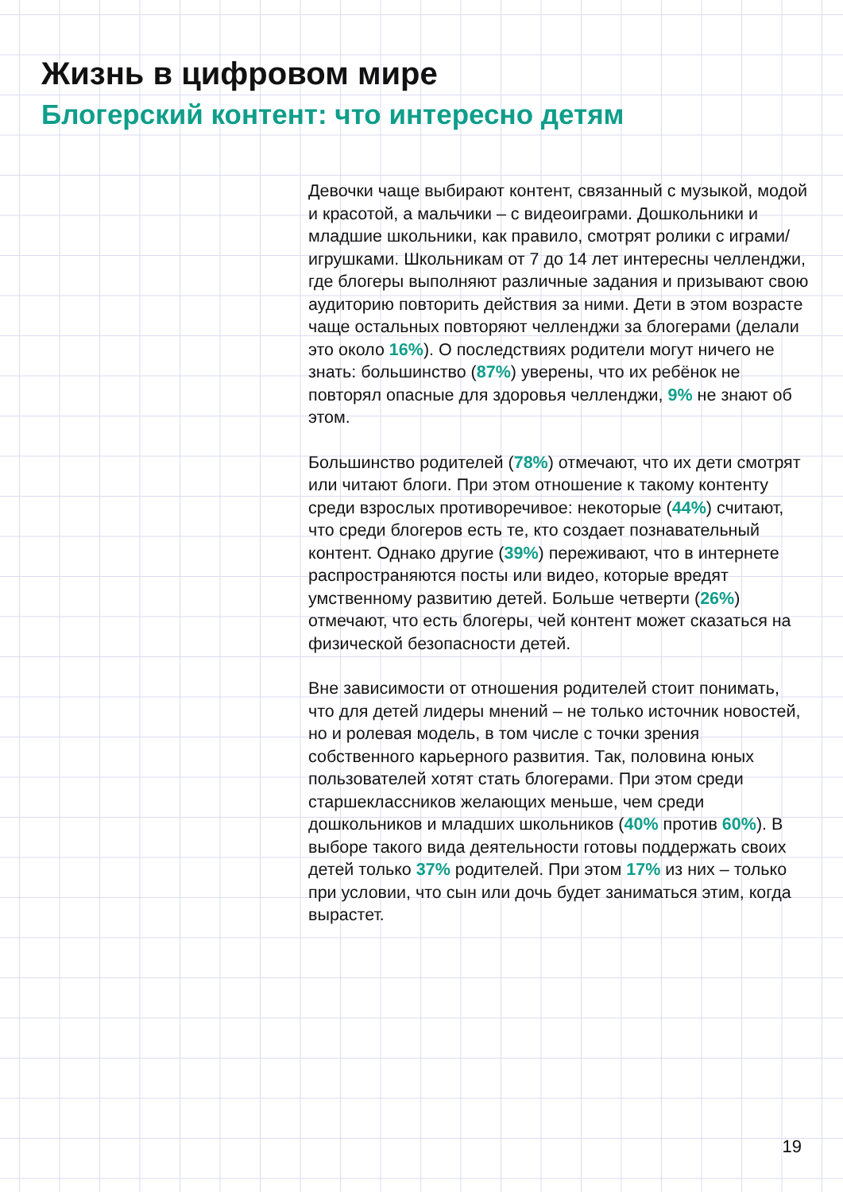Жизнь в цифровом мире
Блогерский контент: что интересно детям
Девочки чаще выбирают контент, связанный с музыкой, модой и красотой, а мальчики – с видеоиграми. Дошкольники и младшие школьники, как правило, смотрят ролики с играми/игрушками. Школьникам от 7 до 14 лет интересны челленджи, где блогеры выполняют различные задания и призывают свою аудиторию повторить действия за ними. Дети в этом возрасте чаще остальных повторяют челленджи за блогерами (делали это около 16%). О последствиях родители могут ничего не знать: большинство (87%) уверены, что их ребёнок не повторял опасные для здоровья челленджи, 9% не знают об этом.
Большинство родителей (78%) отмечают, что их дети смотрят или читают блоги. При этом отношение к такому контенту среди взрослых противоречивое: некоторые (44%) считают, что среди блогеров есть те, кто создает познавательный контент. Однако другие (39%) переживают, что в интернете распространяются посты или видео, которые вредят умственному развитию детей. Больше четверти (26%) отмечают, что есть блогеры, чей контент может сказаться на физической безопасности детей.
Вне зависимости от отношения родителей стоит понимать, что для детей лидеры мнений – не только источник новостей, но и ролевая модель, в том числе с точки зрения собственного карьерного развития. Так, половина юных пользователей хотят стать блогерами. При этом среди старшеклассников желающих меньше, чем среди дошкольников и младших школьников (40% против 60%). В выборе такого вида деятельности готовы поддержать своих детей только 37% родителей. При этом 17% из них – только при условии, что сын или дочь будет заниматься этим, когда вырастет.
19